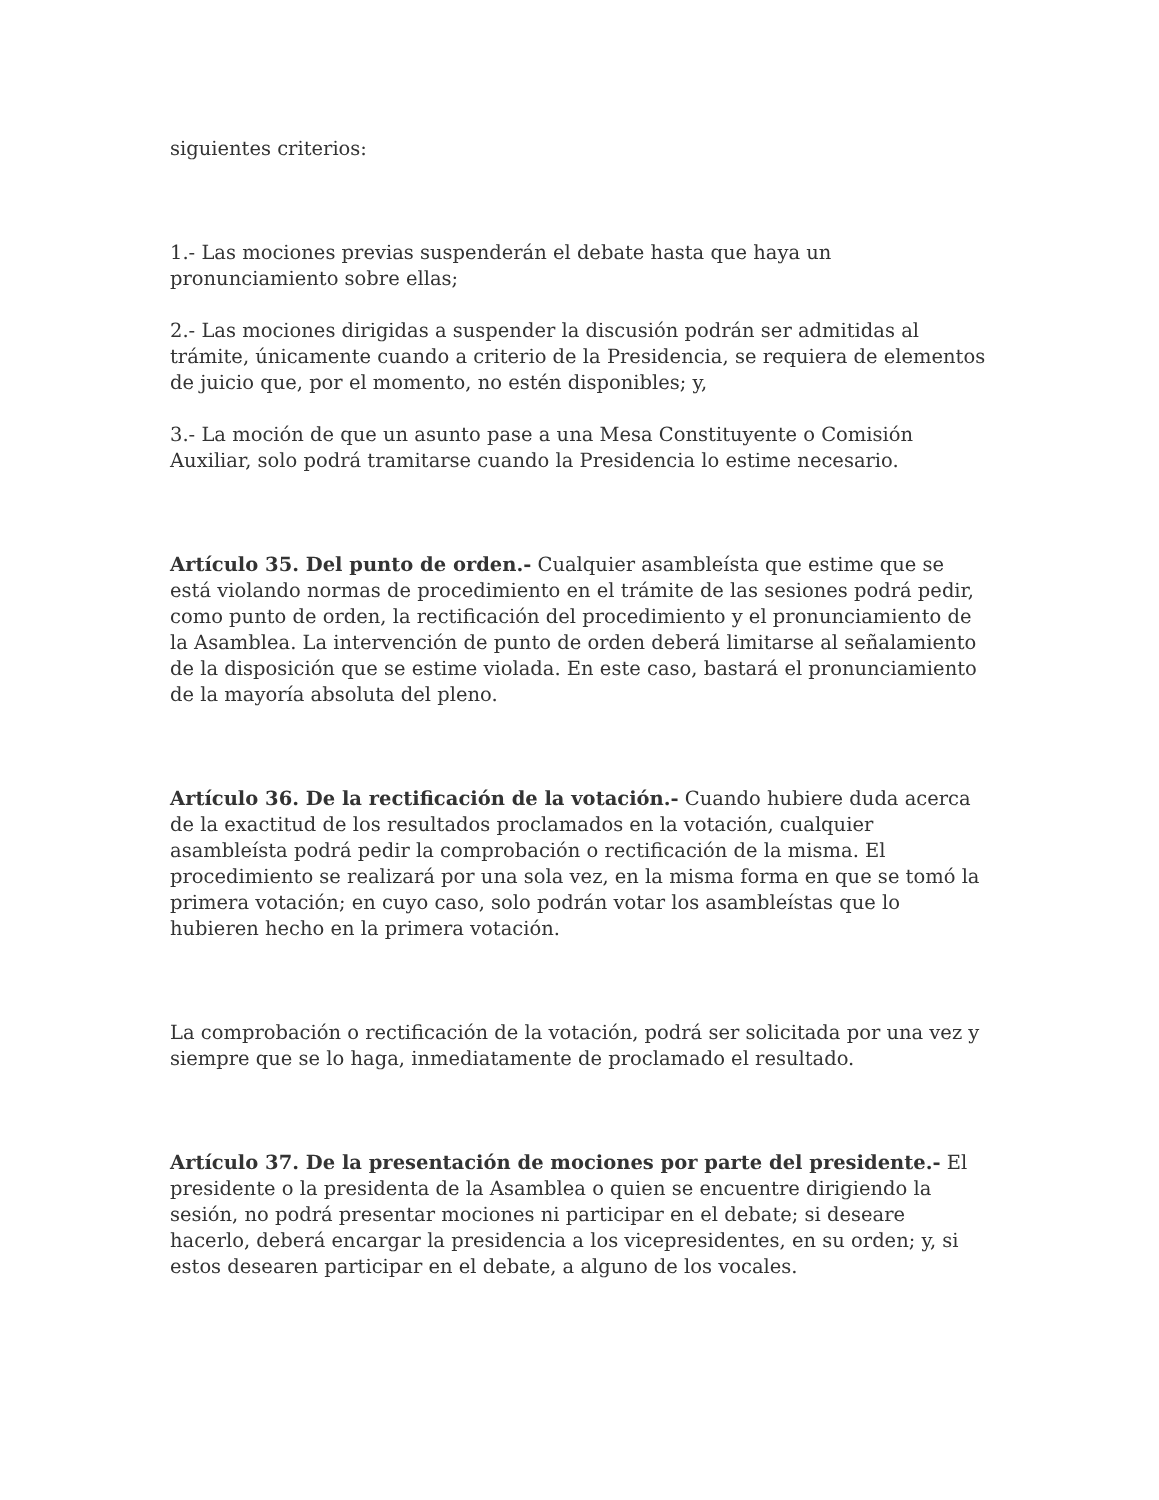siguientes criterios:
1.- Las mociones previas suspenderán el debate hasta que haya un pronunciamiento sobre ellas;
2.- Las mociones dirigidas a suspender la discusión podrán ser admitidas al trámite, únicamente cuando a criterio de la Presidencia, se requiera de elementos de juicio que, por el momento, no estén disponibles; y,
3.- La moción de que un asunto pase a una Mesa Constituyente o Comisión Auxiliar, solo podrá tramitarse cuando la Presidencia lo estime necesario.
Artículo 35. Del punto de orden.- Cualquier asambleísta que estime que se está violando normas de procedimiento en el trámite de las sesiones podrá pedir, como punto de orden, la rectificación del procedimiento y el pronunciamiento de la Asamblea. La intervención de punto de orden deberá limitarse al señalamiento de la disposición que se estime violada. En este caso, bastará el pronunciamiento de la mayoría absoluta del pleno.
Artículo 36. De la rectificación de la votación.- Cuando hubiere duda acerca de la exactitud de los resultados proclamados en la votación, cualquier asambleísta podrá pedir la comprobación o rectificación de la misma. El procedimiento se realizará por una sola vez, en la misma forma en que se tomó la primera votación; en cuyo caso, solo podrán votar los asambleístas que lo hubieren hecho en la primera votación.
La comprobación o rectificación de la votación, podrá ser solicitada por una vez y siempre que se lo haga, inmediatamente de proclamado el resultado.
Artículo 37. De la presentación de mociones por parte del presidente.- El presidente o la presidenta de la Asamblea o quien se encuentre dirigiendo la sesión, no podrá presentar mociones ni participar en el debate; si deseare hacerlo, deberá encargar la presidencia a los vicepresidentes, en su orden; y, si estos desearen participar en el debate, a alguno de los vocales.